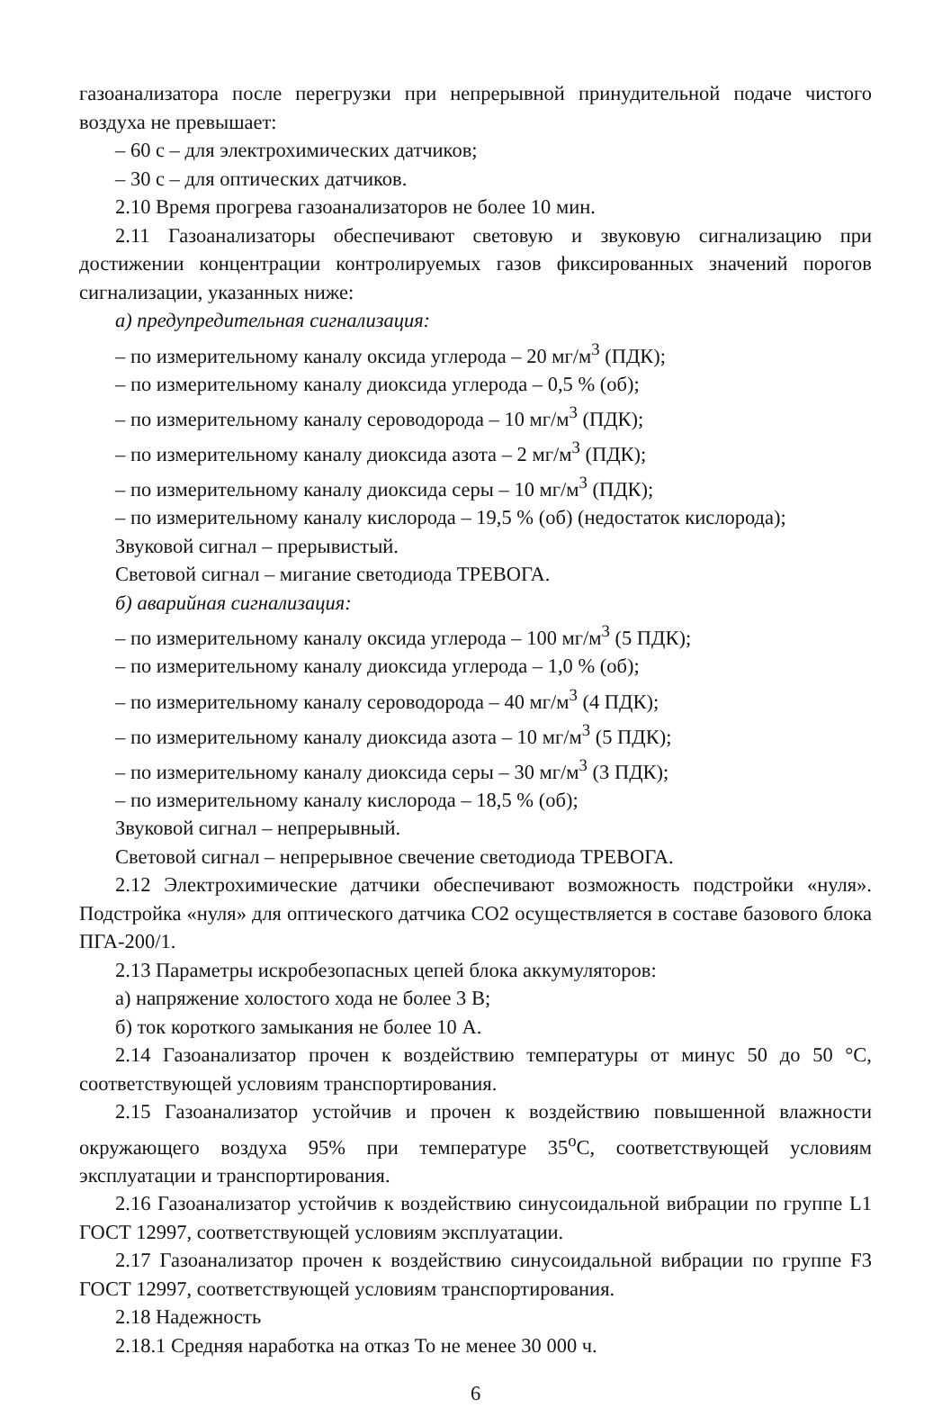газоанализатора после перегрузки при непрерывной принудительной подаче чистого воздуха не превышает:
– 60 с – для электрохимических датчиков;
– 30 с – для оптических датчиков.
2.10 Время прогрева газоанализаторов не более 10 мин.
2.11 Газоанализаторы обеспечивают световую и звуковую сигнализацию при достижении концентрации контролируемых газов фиксированных значений порогов сигнализации, указанных ниже:
а) предупредительная сигнализация:
– по измерительному каналу оксида углерода – 20 мг/м<sup>3</sup> (ПДК);
– по измерительному каналу диоксида углерода – 0,5 % (об);
– по измерительному каналу сероводорода – 10 мг/м<sup>3</sup> (ПДК);
– по измерительному каналу диоксида азота – 2 мг/м<sup>3</sup> (ПДК);
– по измерительному каналу диоксида серы – 10 мг/м<sup>3</sup> (ПДК);
– по измерительному каналу кислорода – 19,5 % (об) (недостаток кислорода);
Звуковой сигнал – прерывистый.
Световой сигнал – мигание светодиода ТРЕВОГА.
б) аварийная сигнализация:
– по измерительному каналу оксида углерода – 100 мг/м<sup>3</sup> (5 ПДК);
– по измерительному каналу диоксида углерода – 1,0 % (об);
– по измерительному каналу сероводорода – 40 мг/м<sup>3</sup> (4 ПДК);
– по измерительному каналу диоксида азота – 10 мг/м<sup>3</sup> (5 ПДК);
– по измерительному каналу диоксида серы – 30 мг/м<sup>3</sup> (3 ПДК);
– по измерительному каналу кислорода – 18,5 % (об);
Звуковой сигнал – непрерывный.
Световой сигнал – непрерывное свечение светодиода ТРЕВОГА.
2.12 Электрохимические датчики обеспечивают возможность подстройки «нуля». Подстройка «нуля» для оптического датчика СО2 осуществляется в составе базового блока ПГА-200/1.
2.13 Параметры искробезопасных цепей блока аккумуляторов:
а) напряжение холостого хода не более 3 В;
б) ток короткого замыкания не более 10 А.
2.14 Газоанализатор прочен к воздействию температуры от минус 50 до 50 °С, соответствующей условиям транспортирования.
2.15 Газоанализатор устойчив и прочен к воздействию повышенной влажности окружающего воздуха 95% при температуре 35<sup>о</sup>С, соответствующей условиям эксплуатации и транспортирования.
2.16 Газоанализатор устойчив к воздействию синусоидальной вибрации по группе L1 ГОСТ 12997, соответствующей условиям эксплуатации.
2.17 Газоанализатор прочен к воздействию синусоидальной вибрации по группе F3 ГОСТ 12997, соответствующей условиям транспортирования.
2.18 Надежность
2.18.1 Средняя наработка на отказ То не менее 30 000 ч.
6